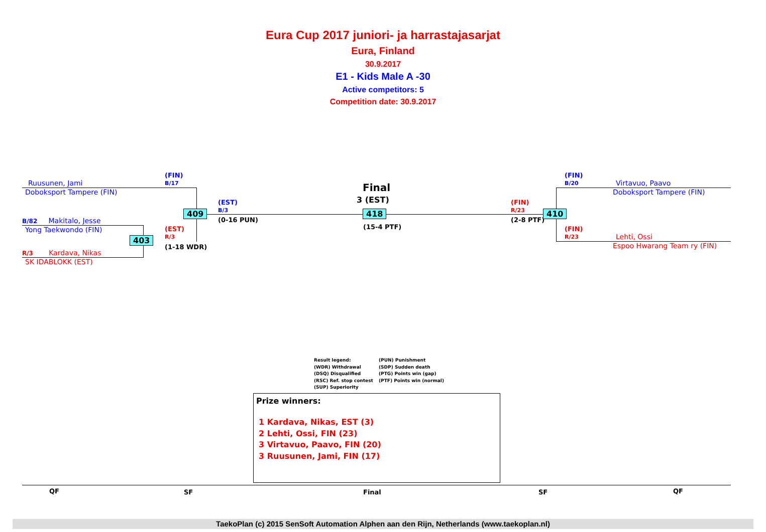Eura Cup 2017 juniori- ja harrastajasarjat
Eura, Finland
30.9.2017
E1 - Kids Male A -30
Active competitors: 5
Competition date: 30.9.2017
Ruusunen, Jami
Doboksport Tampere (FIN)
(FIN)
B/17
B/82 Makitalo, Jesse
Yong Taekwondo (FIN)
R/3 Kardava, Nikas
SK IDABLOKK (EST)
403
(EST)
R/3
(1-18 WDR)
409
(EST)
B/3
(0-16 PUN)
Final
3 (EST)
418
(15-4 PTF)
(FIN)
R/23
(2-8 PTF)
410
(FIN)
B/20
Virtavuo, Paavo
Doboksport Tampere (FIN)
(FIN)
R/23
Lehti, Ossi
Espoo Hwarang Team ry (FIN)
Result legend:
(WDR) Withdrawal
(DSQ) Disqualified
(RSC) Ref. stop contest
(SUP) Superiority
(PUN) Punishment
(SDP) Sudden death
(PTG) Points win (gap)
(PTF) Points win (normal)
Prize winners:
1 Kardava, Nikas, EST (3)
2 Lehti, Ossi, FIN (23)
3 Virtavuo, Paavo, FIN (20)
3 Ruusunen, Jami, FIN (17)
QF SF Final SF QF
TaekoPlan (c) 2015 SenSoft Automation Alphen aan den Rijn, Netherlands (www.taekoplan.nl)